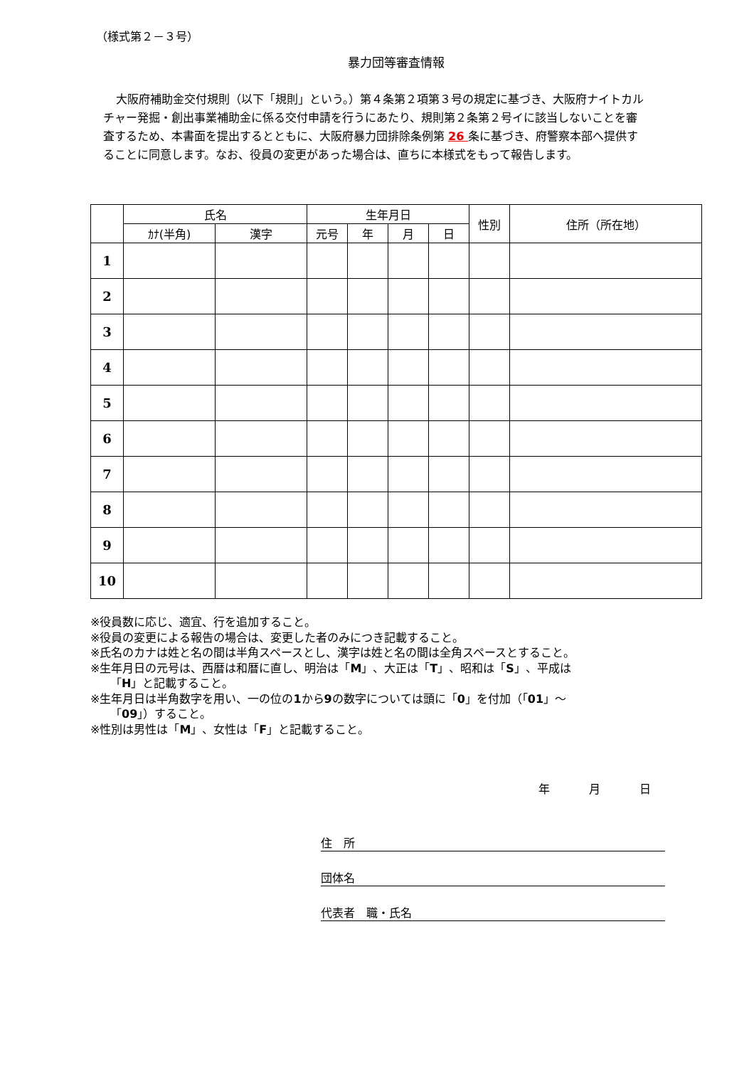（様式第２－３号）
暴力団等審査情報
大阪府補助金交付規則（以下「規則」という。）第４条第２項第３号の規定に基づき、大阪府ナイトカルチャー発掘・創出事業補助金に係る交付申請を行うにあたり、規則第２条第２号イに該当しないことを審査するため、本書面を提出するとともに、大阪府暴力団排除条例第 26 条に基づき、府警察本部へ提供することに同意します。なお、役員の変更があった場合は、直ちに本様式をもって報告します。
| | 氏名 | | 生年月日 | | | | 性別 | 住所（所在地） |
| --- | --- | --- | --- | --- | --- | --- | --- | --- |
| | ｶﾅ(半角) | 漢字 | 元号 | 年 | 月 | 日 | | |
| 1 | | | | | | | | |
| 2 | | | | | | | | |
| 3 | | | | | | | | |
| 4 | | | | | | | | |
| 5 | | | | | | | | |
| 6 | | | | | | | | |
| 7 | | | | | | | | |
| 8 | | | | | | | | |
| 9 | | | | | | | | |
| 10 | | | | | | | | |
※役員数に応じ、適宜、行を追加すること。
※役員の変更による報告の場合は、変更した者のみにつき記載すること。
※氏名のカナは姓と名の間は半角スペースとし、漢字は姓と名の間は全角スペースとすること。
※生年月日の元号は、西暦は和暦に直し、明治は「M」、大正は「T」、昭和は「S」、平成は
「H」と記載すること。
※生年月日は半角数字を用い、一の位の1から9の数字については頭に「0」を付加（「01」～
「09」）すること。
※性別は男性は「M」、女性は「F」と記載すること。
年 月 日
住　所
団体名
代表者　職・氏名